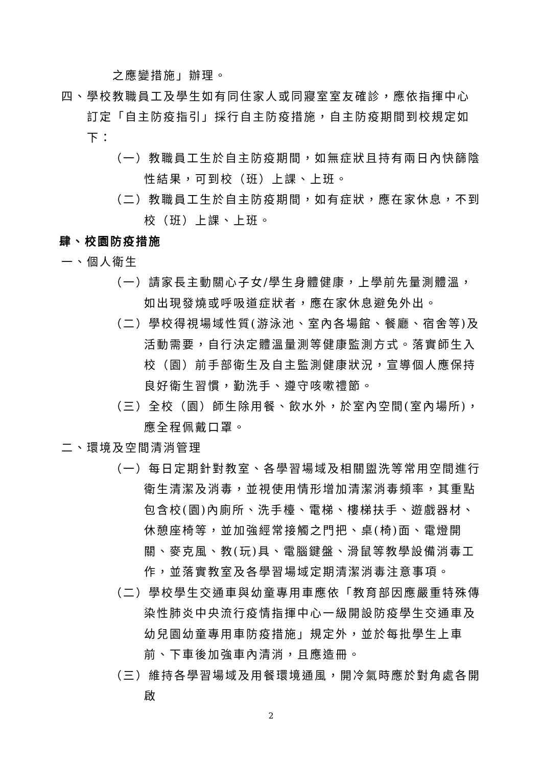之應變措施」辦理。
四、學校教職員工及學生如有同住家人或同寢室室友確診，應依指揮中心訂定「自主防疫指引」採行自主防疫措施，自主防疫期間到校規定如下：
（一）教職員工生於自主防疫期間，如無症狀且持有兩日內快篩陰性結果，可到校（班）上課、上班。
（二）教職員工生於自主防疫期間，如有症狀，應在家休息，不到校（班）上課、上班。
肆、校園防疫措施
一、個人衛生
（一）請家長主動關心子女/學生身體健康，上學前先量測體溫，如出現發燒或呼吸道症狀者，應在家休息避免外出。
（二）學校得視場域性質(游泳池、室內各場館、餐廳、宿舍等)及活動需要，自行決定體溫量測等健康監測方式。落實師生入校（園）前手部衛生及自主監測健康狀況，宣導個人應保持良好衛生習慣，勤洗手、遵守咳嗽禮節。
（三）全校（園）師生除用餐、飲水外，於室內空間(室內場所)，應全程佩戴口罩。
二、環境及空間清消管理
（一）每日定期針對教室、各學習場域及相關盥洗等常用空間進行衛生清潔及消毒，並視使用情形增加清潔消毒頻率，其重點包含校(園)內廁所、洗手檯、電梯、樓梯扶手、遊戲器材、休憩座椅等，並加強經常接觸之門把、桌(椅)面、電燈開關、麥克風、教(玩)具、電腦鍵盤、滑鼠等教學設備消毒工作，並落實教室及各學習場域定期清潔消毒注意事項。
（二）學校學生交通車與幼童專用車應依「教育部因應嚴重特殊傳染性肺炎中央流行疫情指揮中心一級開設防疫學生交通車及幼兒園幼童專用車防疫措施」規定外，並於每批學生上車前、下車後加強車內清消，且應造冊。
（三）維持各學習場域及用餐環境通風，開冷氣時應於對角處各開啟
2